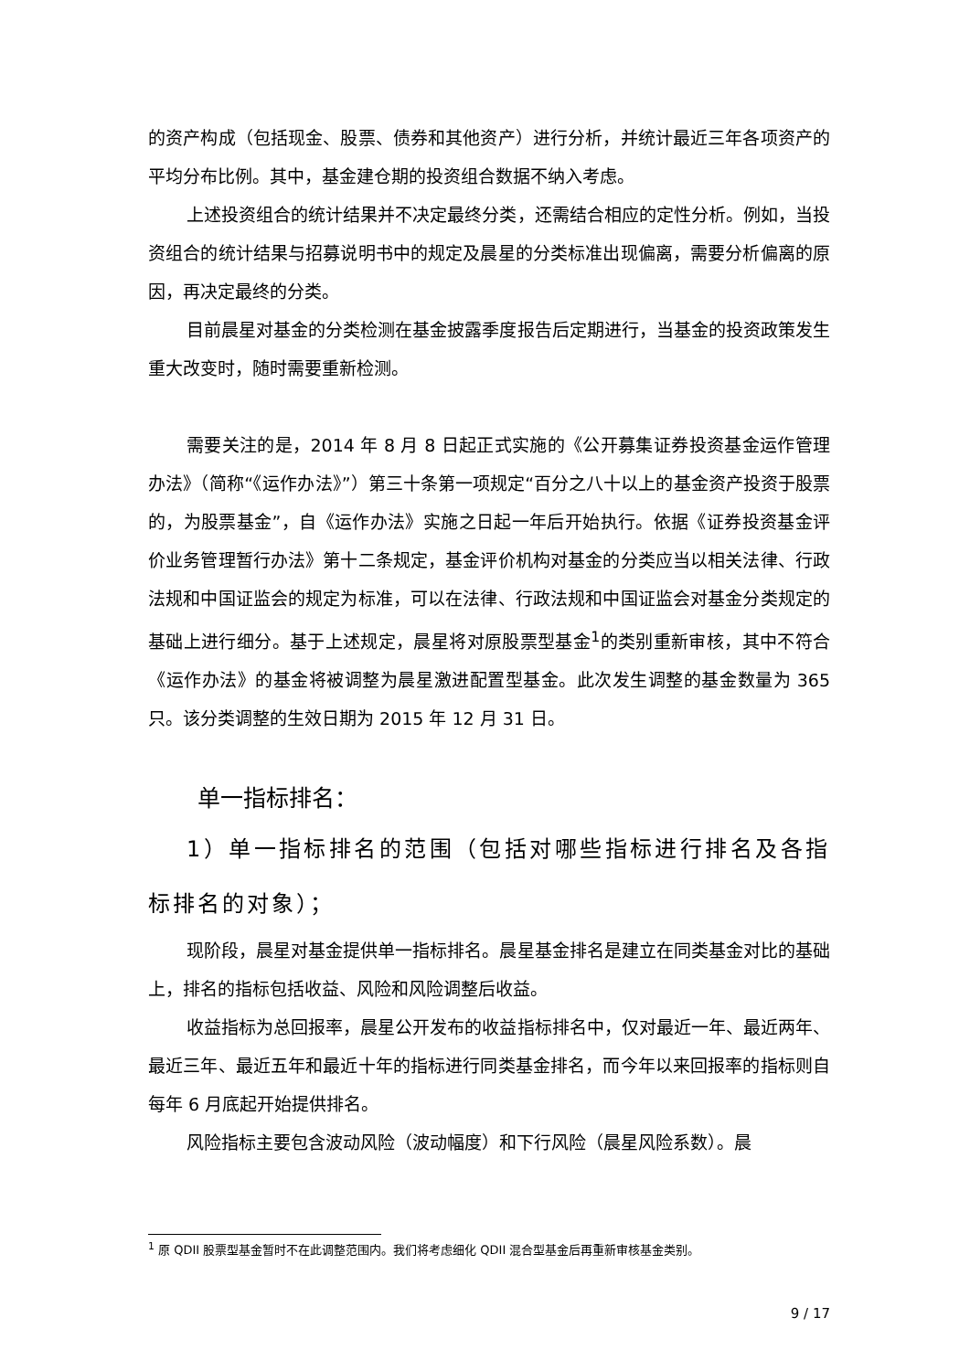的资产构成（包括现金、股票、债券和其他资产）进行分析，并统计最近三年各项资产的平均分布比例。其中，基金建仓期的投资组合数据不纳入考虑。
上述投资组合的统计结果并不决定最终分类，还需结合相应的定性分析。例如，当投资组合的统计结果与招募说明书中的规定及晨星的分类标准出现偏离，需要分析偏离的原因，再决定最终的分类。
目前晨星对基金的分类检测在基金披露季度报告后定期进行，当基金的投资政策发生重大改变时，随时需要重新检测。
需要关注的是，2014 年 8 月 8 日起正式实施的《公开募集证券投资基金运作管理办法》（简称“《运作办法》”）第三十条第一项规定“百分之八十以上的基金资产投资于股票的，为股票基金”，自《运作办法》实施之日起一年后开始执行。依据《证券投资基金评价业务管理暂行办法》第十二条规定，基金评价机构对基金的分类应当以相关法律、行政法规和中国证监会的规定为标准，可以在法律、行政法规和中国证监会对基金分类规定的基础上进行细分。基于上述规定，晨星将对原股票型基金<sup>1</sup>的类别重新审核，其中不符合《运作办法》的基金将被调整为晨星激进配置型基金。此次发生调整的基金数量为 365 只。该分类调整的生效日期为 2015 年 12 月 31 日。
单一指标排名：
1）单一指标排名的范围（包括对哪些指标进行排名及各指标排名的对象）；
现阶段，晨星对基金提供单一指标排名。晨星基金排名是建立在同类基金对比的基础上，排名的指标包括收益、风险和风险调整后收益。
收益指标为总回报率，晨星公开发布的收益指标排名中，仅对最近一年、最近两年、最近三年、最近五年和最近十年的指标进行同类基金排名，而今年以来回报率的指标则自每年 6 月底起开始提供排名。
风险指标主要包含波动风险（波动幅度）和下行风险（晨星风险系数）。晨
<sup>1</sup> 原 QDII 股票型基金暂时不在此调整范围内。我们将考虑细化 QDII 混合型基金后再重新审核基金类别。
9 / 17